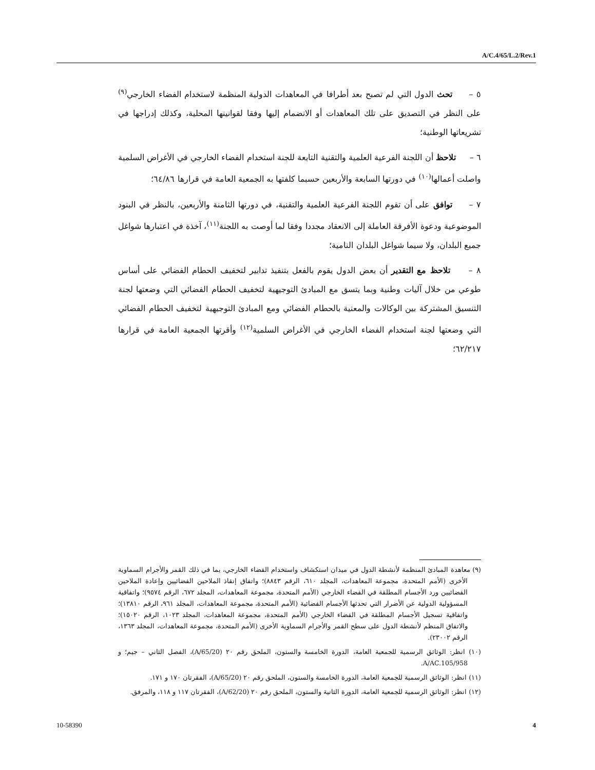A/C.4/65/L.2/Rev.1
٥ – تحث الدول التي لم تصبح بعد أطرافا في المعاهدات الدولية المنظمة لاستخدام الفضاء الخارجي<sup>(٩)</sup> على النظر في التصديق على تلك المعاهدات أو الانضمام إليها وفقا لقوانينها المحلية، وكذلك إدراجها في تشريعاتها الوطنية؛
٦ – تلاحظ أن اللجنة الفرعية العلمية والتقنية التابعة للجنة استخدام الفضاء الخارجي في الأغراض السلمية واصلت أعمالها<sup>(١٠)</sup> في دورتها السابعة والأربعين حسبما كلفتها به الجمعية العامة في قرارها ٦٤/٨٦؛
٧ – توافق على أن تقوم اللجنة الفرعية العلمية والتقنية، في دورتها الثامنة والأربعين، بالنظر في البنود الموضوعية ودعوة الأفرقة العاملة إلى الانعقاد مجددا وفقا لما أوصت به اللجنة<sup>(١١)</sup>، آخذة في اعتبارها شواغل جميع البلدان، ولا سيما شواغل البلدان النامية؛
٨ – تلاحظ مع التقدير أن بعض الدول يقوم بالفعل بتنفيذ تدابير لتخفيف الحطام الفضائي على أساس طوعي من خلال آليات وطنية وبما يتسق مع المبادئ التوجيهية لتخفيف الحطام الفضائي التي وضعتها لجنة التنسيق المشتركة بين الوكالات والمعنية بالحطام الفضائي ومع المبادئ التوجيهية لتخفيف الحطام الفضائي التي وضعتها لجنة استخدام الفضاء الخارجي في الأغراض السلمية<sup>(١٢)</sup> وأقرتها الجمعية العامة في قرارها ٦٢/٢١٧؛
(٩) معاهدة المبادئ المنظمة لأنشطة الدول في ميدان استكشاف واستخدام الفضاء الخارجي، بما في ذلك القمر والأجرام السماوية الأخرى (الأمم المتحدة، مجموعة المعاهدات، المجلد ٦١٠، الرقم ٨٨٤٣)؛ واتفاق إنقاذ الملاحين الفضائيين وإعادة الملاحين الفضائيين ورد الأجسام المطلقة في الفضاء الخارجي (الأمم المتحدة، مجموعة المعاهدات، المجلد ٦٧٢، الرقم ٩٥٧٤)؛ واتفاقية المسؤولية الدولية عن الأضرار التي تحدثها الأجسام الفضائية (الأمم المتحدة، مجموعة المعاهدات، المجلد ٩٦١، الرقم ١٣٨١٠)؛ واتفاقية تسجيل الأجسام المطلقة في الفضاء الخارجي (الأمم المتحدة، مجموعة المعاهدات، المجلد ١٠٢٣، الرقم ١٥٠٢٠)؛ والاتفاق المنظم لأنشطة الدول على سطح القمر والأجرام السماوية الأخرى (الأمم المتحدة، مجموعة المعاهدات، المجلد ١٣٦٣، الرقم ٢٣٠٠٢).
(١٠) انظر: الوثائق الرسمية للجمعية العامة، الدورة الخامسة والستون، الملحق رقم ٢٠ (A/65/20)، الفصل الثاني – جيم؛ و A/AC.105/958.
(١١) انظر: الوثائق الرسمية للجمعية العامة، الدورة الخامسة والستون، الملحق رقم ٢٠ (A/65/20)، الفقرتان ١٧٠ و ١٧١.
(١٢) انظر: الوثائق الرسمية للجمعية العامة، الدورة الثانية والستون، الملحق رقم ٢٠ (A/62/20)، الفقرتان ١١٧ و ١١٨، والمرفق.
10-58390 4